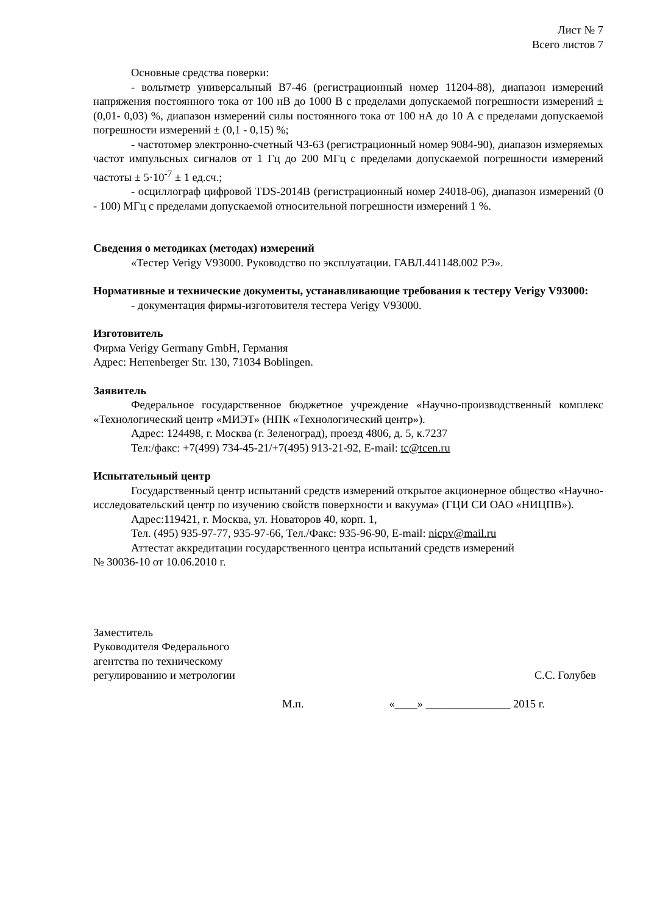Лист № 7
Всего листов 7
Основные средства поверки:
- вольтметр универсальный В7-46 (регистрационный номер 11204-88), диапазон измерений напряжения постоянного тока от 100 нВ до 1000 В с пределами допускаемой погрешности измерений ± (0,01- 0,03) %, диапазон измерений силы постоянного тока от 100 нА до 10 А с пределами допускаемой погрешности измерений ± (0,1 - 0,15) %;
- частотомер электронно-счетный ЧЗ-63 (регистрационный номер 9084-90), диапазон измеряемых частот импульсных сигналов от 1 Гц до 200 МГц с пределами допускаемой погрешности измерений частоты ± 5·10<sup>-7</sup> ± 1 ед.сч.;
- осциллограф цифровой TDS-2014B (регистрационный номер 24018-06), диапазон измерений (0 - 100) МГц с пределами допускаемой относительной погрешности измерений 1 %.
Сведения о методиках (методах) измерений
«Тестер Verigy V93000. Руководство по эксплуатации. ГАВЛ.441148.002 РЭ».
Нормативные и технические документы, устанавливающие требования к тестеру Verigy V93000:
- документация фирмы-изготовителя тестера Verigy V93000.
Изготовитель
Фирма Verigy Germany GmbH, Германия
Адрес: Herrenberger Str. 130, 71034 Boblingen.
Заявитель
Федеральное государственное бюджетное учреждение «Научно-производственный комплекс «Технологический центр «МИЭТ» (НПК «Технологический центр»).
Адрес: 124498, г. Москва (г. Зеленоград), проезд 4806, д. 5, к.7237
Тел:/факс: +7(499) 734-45-21/+7(495) 913-21-92, E-mail: tc@tcen.ru
Испытательный центр
Государственный центр испытаний средств измерений открытое акционерное общество «Научно-исследовательский центр по изучению свойств поверхности и вакуума» (ГЦИ СИ ОАО «НИЦПВ»).
Адрес:119421, г. Москва, ул. Новаторов 40, корп. 1,
Тел. (495) 935-97-77, 935-97-66, Тел./Факс: 935-96-90, E-mail: nicpv@mail.ru
Аттестат аккредитации государственного центра испытаний средств измерений
№ 30036-10 от 10.06.2010 г.
Заместитель
Руководителя Федерального
агентства по техническому
регулированию и метрологии
С.С. Голубев
М.п. «____» _______________ 2015 г.